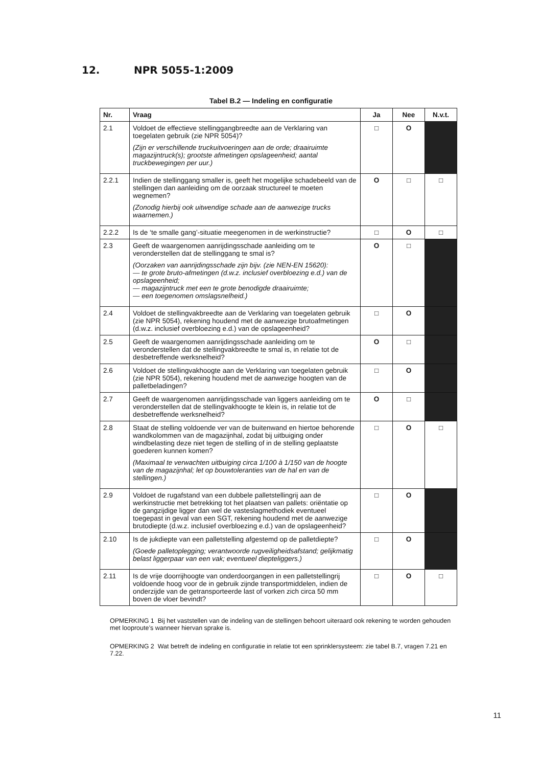12. NPR 5055-1:2009
Tabel B.2 — Indeling en configuratie
| Nr. | Vraag | Ja | Nee | N.v.t. |
| --- | --- | --- | --- | --- |
| 2.1 | Voldoet de effectieve stellinggangbreedte aan de Verklaring van toegelaten gebruik (zie NPR 5054)? (Zijn er verschillende truckuitvoeringen aan de orde; draairuimte magazijntruck(s); grootste afmetingen opslageenheid; aantal truckbewegingen per uur.) | □ | O | |
| 2.2.1 | Indien de stellinggang smaller is, geeft het mogelijke schadebeeld van de stellingen dan aanleiding om de oorzaak structureel te moeten wegnemen? (Zonodig hierbij ook uitwendige schade aan de aanwezige trucks waarnemen.) | O | □ | □ |
| 2.2.2 | Is de ‘te smalle gang’-situatie meegenomen in de werkinstructie? | □ | O | □ |
| 2.3 | Geeft de waargenomen aanrijdingsschade aanleiding om te veronderstellen dat de stellinggang te smal is? (Oorzaken van aanrijdingsschade zijn bijv. (zie NEN-EN 15620): — te grote bruto-afmetingen (d.w.z. inclusief overbloezing e.d.) van de opslageenheid; — magazijntruck met een te grote benodigde draairuimte; — een toegenomen omslagsnelheid.) | O | □ | |
| 2.4 | Voldoet de stellingvakbreedte aan de Verklaring van toegelaten gebruik (zie NPR 5054), rekening houdend met de aanwezige brutoafmetingen (d.w.z. inclusief overbloezing e.d.) van de opslageenheid? | □ | O | |
| 2.5 | Geeft de waargenomen aanrijdingsschade aanleiding om te veronderstellen dat de stellingvakbreedte te smal is, in relatie tot de desbetreffende werksnelheid? | O | □ | |
| 2.6 | Voldoet de stellingvakhoogte aan de Verklaring van toegelaten gebruik (zie NPR 5054), rekening houdend met de aanwezige hoogten van de palletbeladingen? | □ | O | |
| 2.7 | Geeft de waargenomen aanrijdingsschade van liggers aanleiding om te veronderstellen dat de stellingvakhoogte te klein is, in relatie tot de desbetreffende werksnelheid? | O | □ | |
| 2.8 | Staat de stelling voldoende ver van de buitenwand en hiertoe behorende wandkolommen van de magazijnhal, zodat bij uitbuiging onder windbelasting deze niet tegen de stelling of in de stelling geplaatste goederen kunnen komen? (Maximaal te verwachten uitbuiging circa 1/100 à 1/150 van de hoogte van de magazijnhal; let op bouwtoleranties van de hal en van de stellingen.) | □ | O | □ |
| 2.9 | Voldoet de rugafstand van een dubbele palletstellingrij aan de werkinstructie met betrekking tot het plaatsen van pallets: oriëntatie op de gangzijdige ligger dan wel de vasteslagmethodiek eventueel toegepast in geval van een SGT, rekening houdend met de aanwezige brutodiepte (d.w.z. inclusief overbloezing e.d.) van de opslageenheid? | □ | O | |
| 2.10 | Is de jukdiepte van een palletstelling afgestemd op de palletdiepte? (Goede palletoplegging; verantwoorde rugveiligheidsafstand; gelijkmatig belast liggerpaar van een vak; eventueel diepteliggers.) | □ | O | |
| 2.11 | Is de vrije doorrijhoogte van onderdoorgangen in een palletstellingrij voldoende hoog voor de in gebruik zijnde transportmiddelen, indien de onderzijde van de getransporteerde last of vorken zich circa 50 mm boven de vloer bevindt? | □ | O | □ |
OPMERKING 1 Bij het vaststellen van de indeling van de stellingen behoort uiteraard ook rekening te worden gehouden met looproute’s wanneer hiervan sprake is.
OPMERKING 2 Wat betreft de indeling en configuratie in relatie tot een sprinklersysteem: zie tabel B.7, vragen 7.21 en 7.22.
11